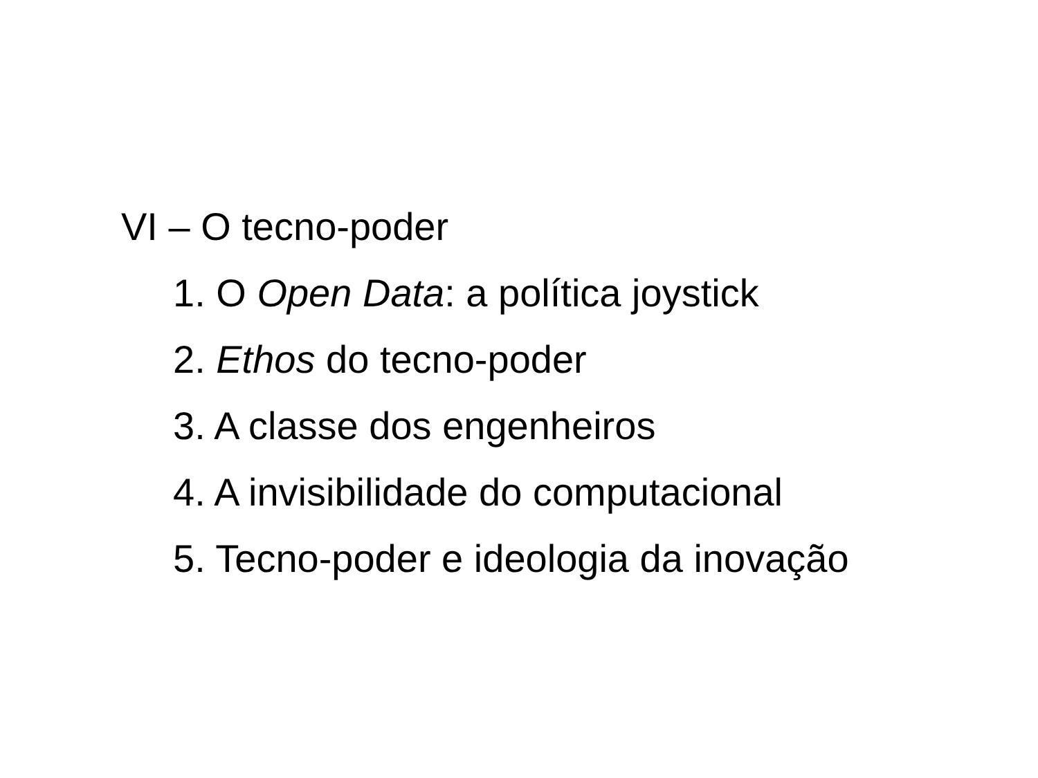VI – O tecno-poder
1. O Open Data: a política joystick
2. Ethos do tecno-poder
3. A classe dos engenheiros
4. A invisibilidade do computacional
5. Tecno-poder e ideologia da inovação